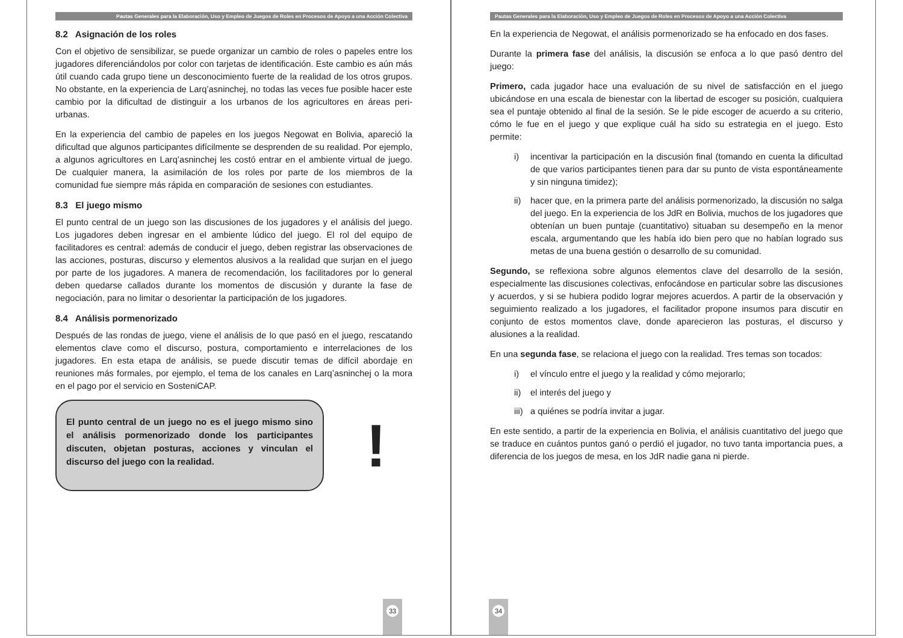Pautas Generales para la Elaboración, Uso y Empleo de Juegos de Roles en Procesos de Apoyo a una Acción Colectiva
8.2 Asignación de los roles
Con el objetivo de sensibilizar, se puede organizar un cambio de roles o papeles entre los jugadores diferenciándolos por color con tarjetas de identificación. Este cambio es aún más útil cuando cada grupo tiene un desconocimiento fuerte de la realidad de los otros grupos. No obstante, en la experiencia de Larq’asninchej, no todas las veces fue posible hacer este cambio por la dificultad de distinguir a los urbanos de los agricultores en áreas peri-urbanas.
En la experiencia del cambio de papeles en los juegos Negowat en Bolivia, apareció la dificultad que algunos participantes difícilmente se desprenden de su realidad. Por ejemplo, a algunos agricultores en Larq’asninchej les costó entrar en el ambiente virtual de juego. De cualquier manera, la asimilación de los roles por parte de los miembros de la comunidad fue siempre más rápida en comparación de sesiones con estudiantes.
8.3 El juego mismo
El punto central de un juego son las discusiones de los jugadores y el análisis del juego. Los jugadores deben ingresar en el ambiente lúdico del juego. El rol del equipo de facilitadores es central: además de conducir el juego, deben registrar las observaciones de las acciones, posturas, discurso y elementos alusivos a la realidad que surjan en el juego por parte de los jugadores. A manera de recomendación, los facilitadores por lo general deben quedarse callados durante los momentos de discusión y durante la fase de negociación, para no limitar o desorientar la participación de los jugadores.
8.4 Análisis pormenorizado
Después de las rondas de juego, viene el análisis de lo que pasó en el juego, rescatando elementos clave como el discurso, postura, comportamiento e interrelaciones de los jugadores. En esta etapa de análisis, se puede discutir temas de difícil abordaje en reuniones más formales, por ejemplo, el tema de los canales en Larq’asninchej o la mora en el pago por el servicio en SosteniCAP.
El punto central de un juego no es el juego mismo sino el análisis pormenorizado donde los participantes discuten, objetan posturas, acciones y vinculan el discurso del juego con la realidad.
!
33
Pautas Generales para la Elaboración, Uso y Empleo de Juegos de Roles en Procesos de Apoyo a una Acción Colectiva
En la experiencia de Negowat, el análisis pormenorizado se ha enfocado en dos fases.
Durante la primera fase del análisis, la discusión se enfoca a lo que pasó dentro del juego:
Primero, cada jugador hace una evaluación de su nivel de satisfacción en el juego ubicándose en una escala de bienestar con la libertad de escoger su posición, cualquiera sea el puntaje obtenido al final de la sesión. Se le pide escoger de acuerdo a su criterio, cómo le fue en el juego y que explique cuál ha sido su estrategia en el juego. Esto permite:
i) incentivar la participación en la discusión final (tomando en cuenta la dificultad de que varios participantes tienen para dar su punto de vista espontáneamente y sin ninguna timidez);
ii) hacer que, en la primera parte del análisis pormenorizado, la discusión no salga del juego. En la experiencia de los JdR en Bolivia, muchos de los jugadores que obtenían un buen puntaje (cuantitativo) situaban su desempeño en la menor escala, argumentando que les había ido bien pero que no habían logrado sus metas de una buena gestión o desarrollo de su comunidad.
Segundo, se reflexiona sobre algunos elementos clave del desarrollo de la sesión, especialmente las discusiones colectivas, enfocándose en particular sobre las discusiones y acuerdos, y si se hubiera podido lograr mejores acuerdos. A partir de la observación y seguimiento realizado a los jugadores, el facilitador propone insumos para discutir en conjunto de estos momentos clave, donde aparecieron las posturas, el discurso y alusiones a la realidad.
En una segunda fase, se relaciona el juego con la realidad. Tres temas son tocados:
i) el vínculo entre el juego y la realidad y cómo mejorarlo;
ii) el interés del juego y
iii) a quiénes se podría invitar a jugar.
En este sentido, a partir de la experiencia en Bolivia, el análisis cuantitativo del juego que se traduce en cuántos puntos ganó o perdió el jugador, no tuvo tanta importancia pues, a diferencia de los juegos de mesa, en los JdR nadie gana ni pierde.
34